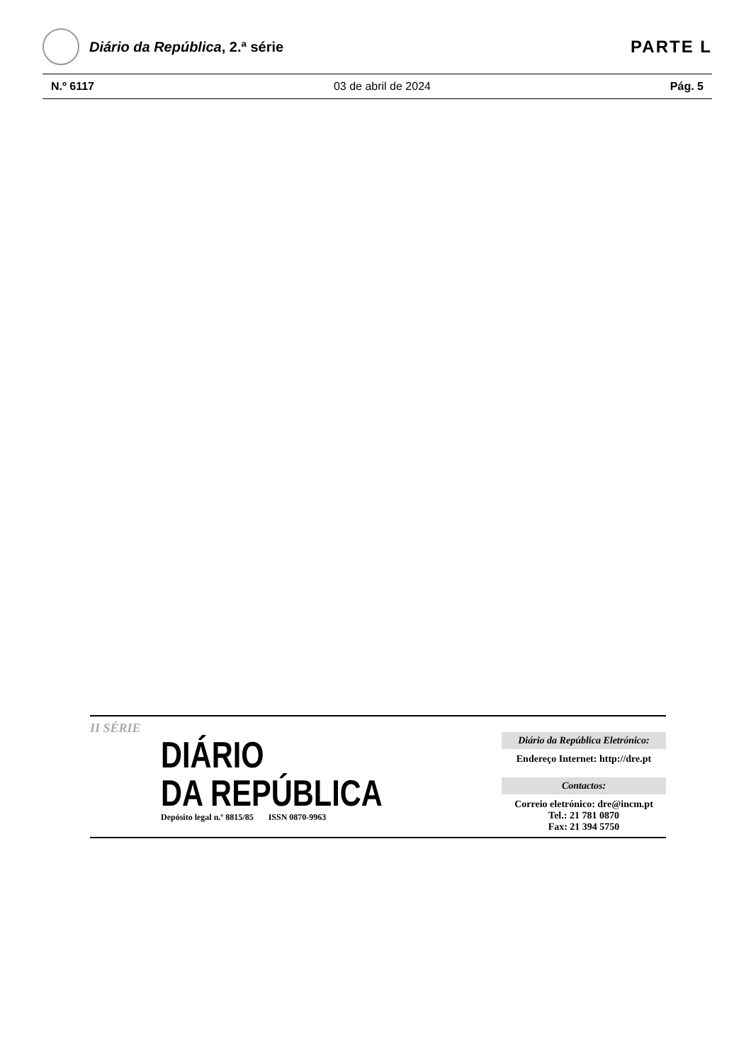Diário da República, 2.ª série
PARTE L
N.º 6117 03 de abril de 2024 Pág. 5
II SÉRIE
DIÁRIO
DA REPÚBLICA
Depósito legal n.º 8815/85 ISSN 0870-9963
Diário da República Eletrónico:
Endereço Internet: http://dre.pt
Contactos:
Correio eletrónico: dre@incm.pt
Tel.: 21 781 0870
Fax: 21 394 5750